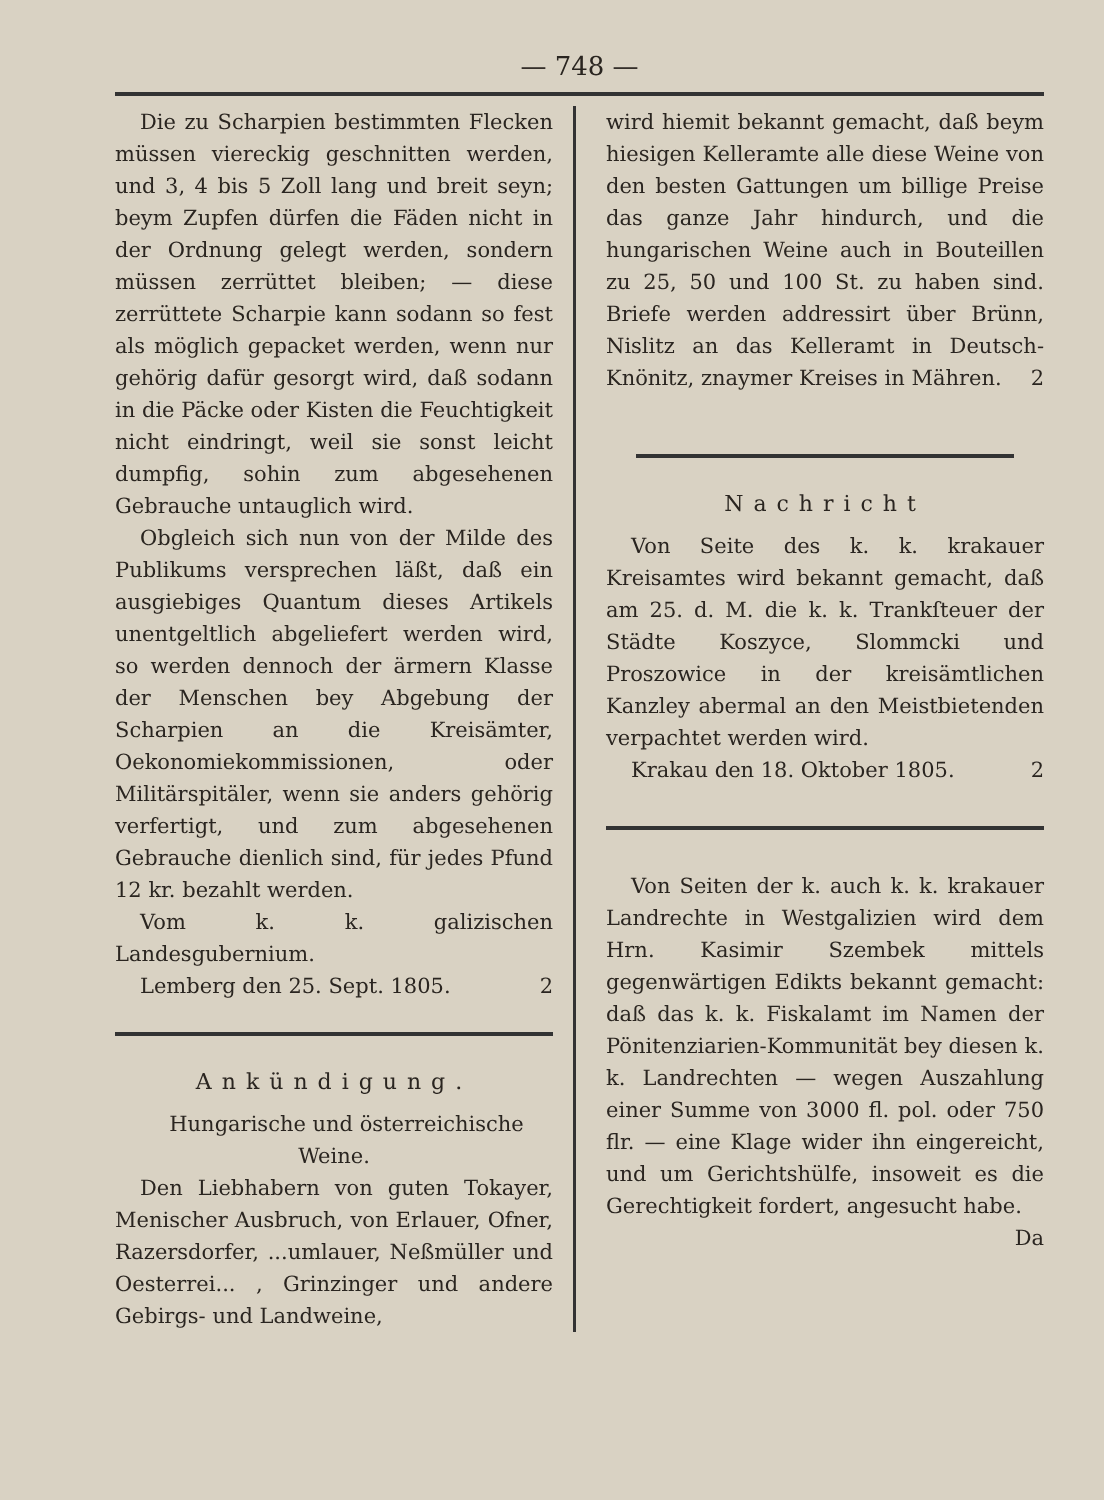— 748 —
Die zu Scharpien bestimmten Flecken müssen viereckig geschnitten werden, und 3, 4 bis 5 Zoll lang und breit seyn; beym Zupfen dürfen die Fäden nicht in der Ordnung gelegt werden, sondern müssen zerrüttet bleiben; — diese zerrüttete Scharpie kann sodann so fest als möglich gepacket werden, wenn nur gehörig dafür gesorgt wird, daß sodann in die Päcke oder Kisten die Feuchtigkeit nicht eindringt, weil sie sonst leicht dumpfig, sohin zum abgesehenen Gebrauche untauglich wird.
Obgleich sich nun von der Milde des Publikums versprechen läßt, daß ein ausgiebiges Quantum dieses Artikels unentgeltlich abgeliefert werden wird, so werden dennoch der ärmern Klasse der Menschen bey Abgebung der Scharpien an die Kreisämter, Oekonomiekommissionen, oder Militärspitäler, wenn sie anders gehörig verfertigt, und zum abgesehenen Gebrauche dienlich sind, für jedes Pfund 12 kr. bezahlt werden.
Vom k. k. galizischen Landesgubernium.
Lemberg den 25. Sept. 1805. 2
Ankündigung.
Hungarische und österreichische Weine.
Den Liebhabern von guten Tokayer, Menischer Ausbruch, von Erlauer, Ofner, Razersdorfer, ...umlauer, Neßmüller und Oesterrei... , Grinzinger und andere Gebirgs- und Landweine,
wird hiemit bekannt gemacht, daß beym hiesigen Kelleramte alle diese Weine von den besten Gattungen um billige Preise das ganze Jahr hindurch, und die hungarischen Weine auch in Bouteillen zu 25, 50 und 100 St. zu haben sind. Briefe werden addressirt über Brünn, Nislitz an das Kelleramt in Deutsch-Knönitz, znaymer Kreises in Mähren. 2
Nachricht
Von Seite des k. k. krakauer Kreisamtes wird bekannt gemacht, daß am 25. d. M. die k. k. Trankſteuer der Städte Koszyce, Slommcki und Proszowice in der kreisämtlichen Kanzley abermal an den Meistbietenden verpachtet werden wird.
Krakau den 18. Oktober 1805. 2
Von Seiten der k. auch k. k. krakauer Landrechte in Westgalizien wird dem Hrn. Kasimir Szembek mittels gegenwärtigen Edikts bekannt gemacht: daß das k. k. Fiskalamt im Namen der Pönitenziarien-Kommunität bey diesen k. k. Landrechten — wegen Auszahlung einer Summe von 3000 fl. pol. oder 750 flr. — eine Klage wider ihn eingereicht, und um Gerichtshülfe, insoweit es die Gerechtigkeit fordert, angesucht habe.
Da